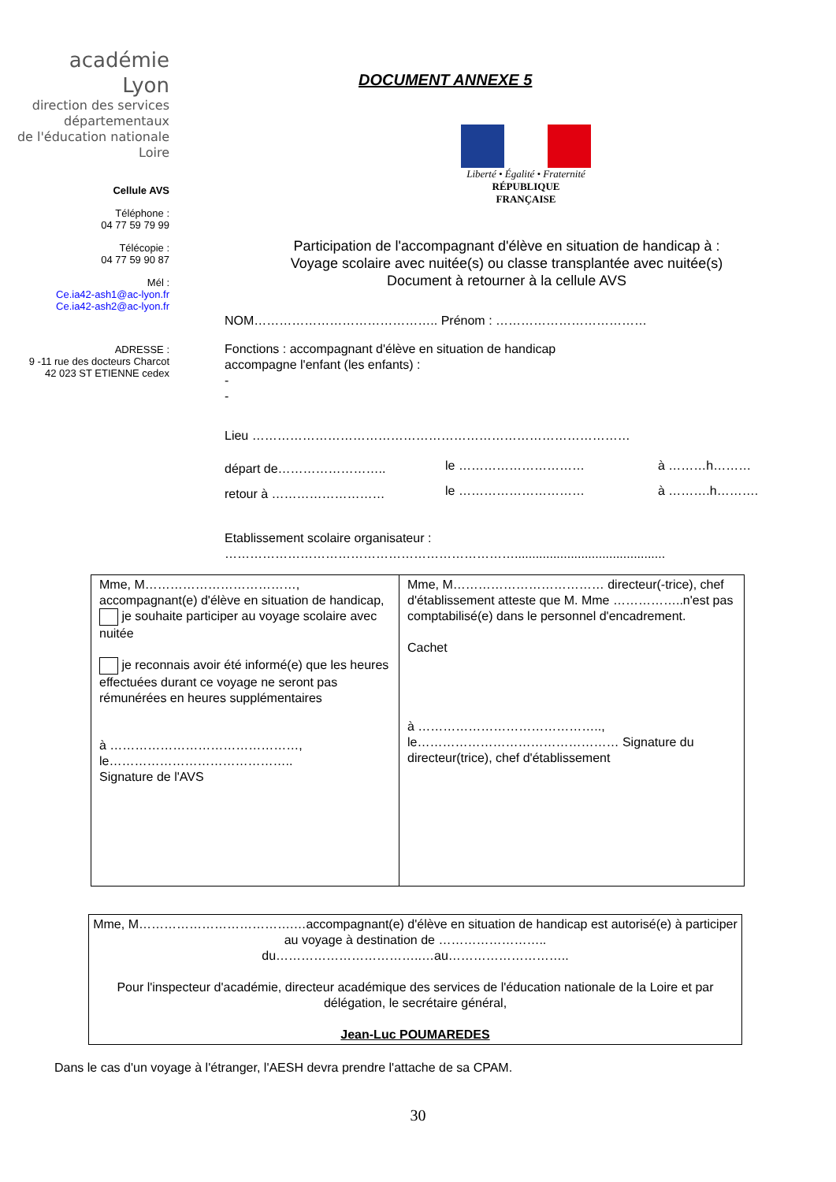académie
Lyon
direction des services
départementaux
de l'éducation nationale
Loire
Cellule AVS
Téléphone :
04 77 59 79 99
Télécopie :
04 77 59 90 87
Mél :
Ce.ia42-ash1@ac-lyon.fr
Ce.ia42-ash2@ac-lyon.fr
ADRESSE :
9 -11 rue des docteurs Charcot
42 023 ST ETIENNE cedex
DOCUMENT ANNEXE 5
Liberté • Égalité • Fraternité
RÉPUBLIQUE FRANÇAISE
Participation de l'accompagnant d'élève en situation de handicap à :
Voyage scolaire avec nuitée(s) ou classe transplantée avec nuitée(s)
Document à retourner à la cellule AVS
NOM…………………………………….. Prénom : ………………………………
Fonctions : accompagnant d'élève en situation de handicap
accompagne l'enfant (les enfants) :
-
-
Lieu ………………………………………………………………………………
| départ de…………………….. | le ………………………… | à ………h……… |
| retour à ……………………… | le ………………………… | à ……….h………. |
Etablissement scolaire organisateur :
……………………………………………………………...........................................
| Mme, M………………………………, accompagnant(e) d'élève en situation de handicap, je souhaite participer au voyage scolaire avec nuitée je reconnais avoir été informé(e) que les heures effectuées durant ce voyage ne seront pas rémunérées en heures supplémentaires à ………………………………………, le…………………………………….. Signature de l'AVS | Mme, M……………………………… directeur(-trice), chef d'établissement atteste que M. Mme ……………..n'est pas comptabilisé(e) dans le personnel d'encadrement. Cachet à …………………………………….., le………………………………………… Signature du directeur(trice), chef d'établissement |
| Mme, M……………………………….…accompagnant(e) d'élève en situation de handicap est autorisé(e) à participer au voyage à destination de …………………….. du……………………………..…au……………………….. Pour l'inspecteur d'académie, directeur académique des services de l'éducation nationale de la Loire et par délégation, le secrétaire général, Jean-Luc POUMAREDES |
Dans le cas d'un voyage à l'étranger, l'AESH devra prendre l'attache de sa CPAM.
30